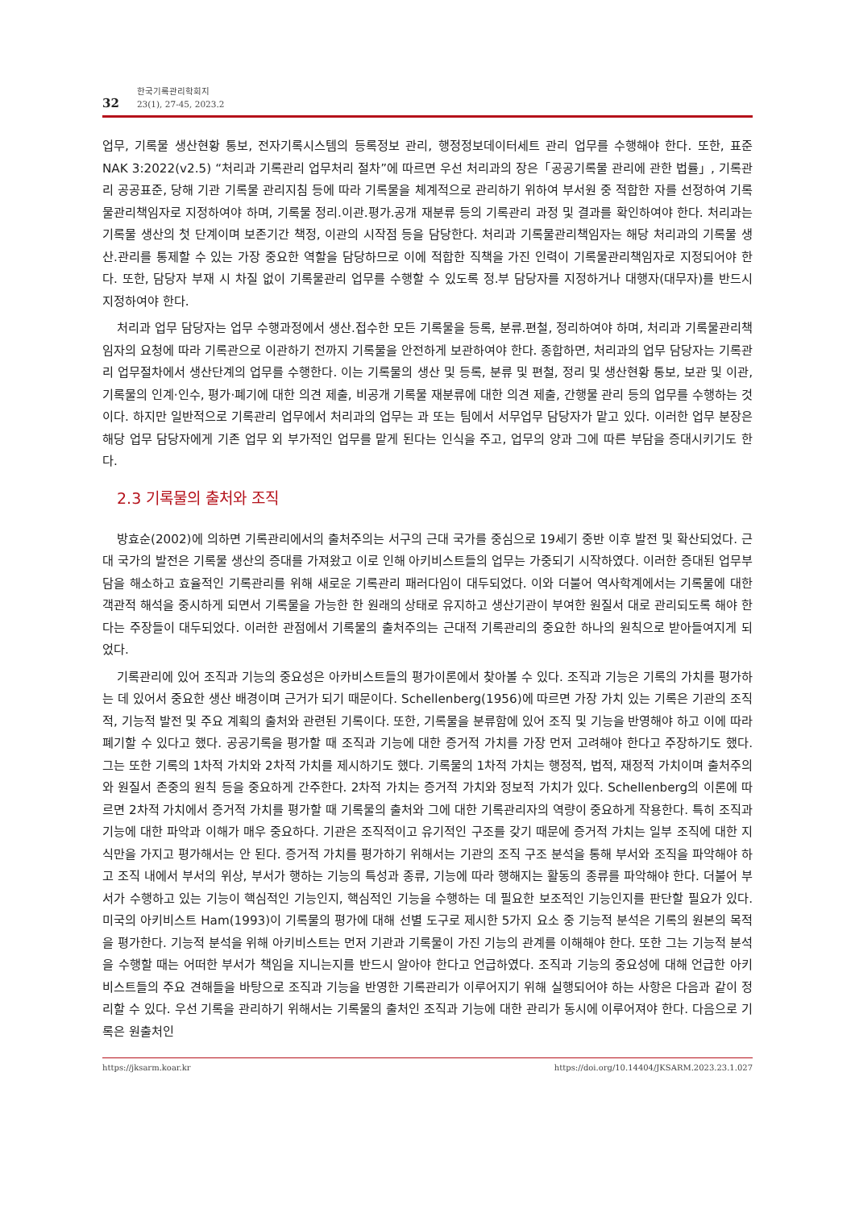32
한국기록관리학회지
23(1), 27-45, 2023.2
업무, 기록물 생산현황 통보, 전자기록시스템의 등록정보 관리, 행정정보데이터세트 관리 업무를 수행해야 한다. 또한, 표준 NAK 3:2022(v2.5) “처리과 기록관리 업무처리 절차”에 따르면 우선 처리과의 장은「공공기록물 관리에 관한 법률」, 기록관리 공공표준, 당해 기관 기록물 관리지침 등에 따라 기록물을 체계적으로 관리하기 위하여 부서원 중 적합한 자를 선정하여 기록물관리책임자로 지정하여야 하며, 기록물 정리.이관.평가.공개 재분류 등의 기록관리 과정 및 결과를 확인하여야 한다. 처리과는 기록물 생산의 첫 단계이며 보존기간 책정, 이관의 시작점 등을 담당한다. 처리과 기록물관리책임자는 해당 처리과의 기록물 생산.관리를 통제할 수 있는 가장 중요한 역할을 담당하므로 이에 적합한 직책을 가진 인력이 기록물관리책임자로 지정되어야 한다. 또한, 담당자 부재 시 차질 없이 기록물관리 업무를 수행할 수 있도록 정.부 담당자를 지정하거나 대행자(대무자)를 반드시 지정하여야 한다.
처리과 업무 담당자는 업무 수행과정에서 생산.접수한 모든 기록물을 등록, 분류.편철, 정리하여야 하며, 처리과 기록물관리책임자의 요청에 따라 기록관으로 이관하기 전까지 기록물을 안전하게 보관하여야 한다. 종합하면, 처리과의 업무 담당자는 기록관리 업무절차에서 생산단계의 업무를 수행한다. 이는 기록물의 생산 및 등록, 분류 및 편철, 정리 및 생산현황 통보, 보관 및 이관, 기록물의 인계·인수, 평가·폐기에 대한 의견 제출, 비공개 기록물 재분류에 대한 의견 제출, 간행물 관리 등의 업무를 수행하는 것이다. 하지만 일반적으로 기록관리 업무에서 처리과의 업무는 과 또는 팀에서 서무업무 담당자가 맡고 있다. 이러한 업무 분장은 해당 업무 담당자에게 기존 업무 외 부가적인 업무를 맡게 된다는 인식을 주고, 업무의 양과 그에 따른 부담을 증대시키기도 한다.
2.3 기록물의 출처와 조직
방효순(2002)에 의하면 기록관리에서의 출처주의는 서구의 근대 국가를 중심으로 19세기 중반 이후 발전 및 확산되었다. 근대 국가의 발전은 기록물 생산의 증대를 가져왔고 이로 인해 아키비스트들의 업무는 가중되기 시작하였다. 이러한 증대된 업무부담을 해소하고 효율적인 기록관리를 위해 새로운 기록관리 패러다임이 대두되었다. 이와 더불어 역사학계에서는 기록물에 대한 객관적 해석을 중시하게 되면서 기록물을 가능한 한 원래의 상태로 유지하고 생산기관이 부여한 원질서 대로 관리되도록 해야 한다는 주장들이 대두되었다. 이러한 관점에서 기록물의 출처주의는 근대적 기록관리의 중요한 하나의 원칙으로 받아들여지게 되었다.
기록관리에 있어 조직과 기능의 중요성은 아카비스트들의 평가이론에서 찾아볼 수 있다. 조직과 기능은 기록의 가치를 평가하는 데 있어서 중요한 생산 배경이며 근거가 되기 때문이다. Schellenberg(1956)에 따르면 가장 가치 있는 기록은 기관의 조직적, 기능적 발전 및 주요 계획의 출처와 관련된 기록이다. 또한, 기록물을 분류함에 있어 조직 및 기능을 반영해야 하고 이에 따라 폐기할 수 있다고 했다. 공공기록을 평가할 때 조직과 기능에 대한 증거적 가치를 가장 먼저 고려해야 한다고 주장하기도 했다. 그는 또한 기록의 1차적 가치와 2차적 가치를 제시하기도 했다. 기록물의 1차적 가치는 행정적, 법적, 재정적 가치이며 출처주의와 원질서 존중의 원칙 등을 중요하게 간주한다. 2차적 가치는 증거적 가치와 정보적 가치가 있다. Schellenberg의 이론에 따르면 2차적 가치에서 증거적 가치를 평가할 때 기록물의 출처와 그에 대한 기록관리자의 역량이 중요하게 작용한다. 특히 조직과 기능에 대한 파악과 이해가 매우 중요하다. 기관은 조직적이고 유기적인 구조를 갖기 때문에 증거적 가치는 일부 조직에 대한 지식만을 가지고 평가해서는 안 된다. 증거적 가치를 평가하기 위해서는 기관의 조직 구조 분석을 통해 부서와 조직을 파악해야 하고 조직 내에서 부서의 위상, 부서가 행하는 기능의 특성과 종류, 기능에 따라 행해지는 활동의 종류를 파악해야 한다. 더불어 부서가 수행하고 있는 기능이 핵심적인 기능인지, 핵심적인 기능을 수행하는 데 필요한 보조적인 기능인지를 판단할 필요가 있다. 미국의 아키비스트 Ham(1993)이 기록물의 평가에 대해 선별 도구로 제시한 5가지 요소 중 기능적 분석은 기록의 원본의 목적을 평가한다. 기능적 분석을 위해 아키비스트는 먼저 기관과 기록물이 가진 기능의 관계를 이해해야 한다. 또한 그는 기능적 분석을 수행할 때는 어떠한 부서가 책임을 지니는지를 반드시 알아야 한다고 언급하였다. 조직과 기능의 중요성에 대해 언급한 아키비스트들의 주요 견해들을 바탕으로 조직과 기능을 반영한 기록관리가 이루어지기 위해 실행되어야 하는 사항은 다음과 같이 정리할 수 있다. 우선 기록을 관리하기 위해서는 기록물의 출처인 조직과 기능에 대한 관리가 동시에 이루어져야 한다. 다음으로 기록은 원출처인
https://jksarm.koar.kr https://doi.org/10.14404/JKSARM.2023.23.1.027